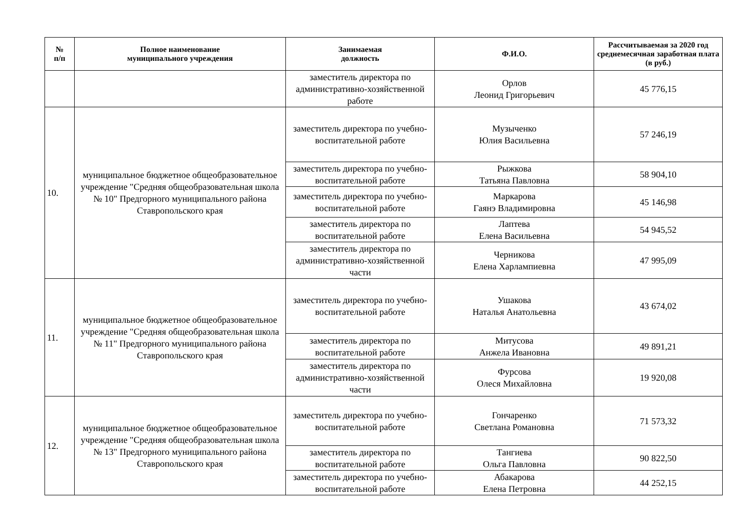| № п/п | Полное наименование муниципального учреждения | Занимаемая должность | Ф.И.О. | Рассчитываемая за 2020 год среднемесячная заработная плата (в руб.) |
| --- | --- | --- | --- | --- |
| | | заместитель директора по административно-хозяйственной работе | Орлов Леонид Григорьевич | 45 776,15 |
| 10. | муниципальное бюджетное общеобразовательное учреждение "Средняя общеобразовательная школа № 10" Предгорного муниципального района Ставропольского края | заместитель директора по учебно-воспитательной работе | Музыченко Юлия Васильевна | 57 246,19 |
| | | заместитель директора по учебно-воспитательной работе | Рыжкова Татьяна Павловна | 58 904,10 |
| | | заместитель директора по учебно-воспитательной работе | Маркарова Гаянэ Владимировна | 45 146,98 |
| | | заместитель директора по воспитательной работе | Лаптева Елена Васильевна | 54 945,52 |
| | | заместитель директора по административно-хозяйственной части | Черникова Елена Харлампиевна | 47 995,09 |
| 11. | муниципальное бюджетное общеобразовательное учреждение "Средняя общеобразовательная школа № 11" Предгорного муниципального района Ставропольского края | заместитель директора по учебно-воспитательной работе | Ушакова Наталья Анатольевна | 43 674,02 |
| | | заместитель директора по воспитательной работе | Митусова Анжела Ивановна | 49 891,21 |
| | | заместитель директора по административно-хозяйственной части | Фурсова Олеся Михайловна | 19 920,08 |
| 12. | муниципальное бюджетное общеобразовательное учреждение "Средняя общеобразовательная школа № 13" Предгорного муниципального района Ставропольского края | заместитель директора по учебно-воспитательной работе | Гончаренко Светлана Романовна | 71 573,32 |
| | | заместитель директора по воспитательной работе | Тангиева Ольга Павловна | 90 822,50 |
| | | заместитель директора по учебно-воспитательной работе | Абакарова Елена Петровна | 44 252,15 |